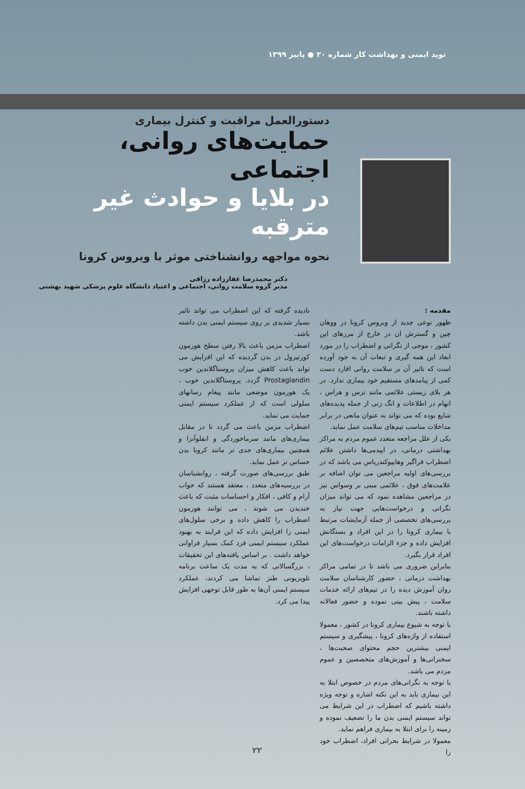نوید ایمنی و بهداشت کار شماره ۲۰ ● پاییز ۱۳۹۹
دستورالعمل مراقبت و کنترل بیماری
حمایت‌های روانی، اجتماعی
در بلایا و حوادث غیر مترقبه
نحوه مواجهه روانشناختی موثر با ویروس کرونا
دکتر محمدرضا غفارزاده رزاقی
مدیر گروه سلامت روانی، اجتماعی و اعتیاد دانشگاه علوم پزشکی شهید بهشتی
مقدمه :
ظهور نوعی جدید از ویروس کرونا در ووهان چین و گسترش ان در خارج از مرزهای این کشور ، موجی از نگرانی و اضطراب را در مورد ابعاد این همه گیری و تبعات آن به جود آورده است که تاثیر آن بر سلامت روانی افارد دست کمی از پیامدهای مستقیم خود بیماری ندارد. در هر بلای زیستی علائمی مانند ترس و هراس ، ابهام در اطلاعات و انگ زنی از جمله پدیده‌های شایع بوده که می تواند به عنوان مانعی در برابر مداخلات مناسب تیم‌های سلامت عمل نماید.
یکی از علل مراجعه متعدد عموم مردم به مراکز بهداشتی درمانی، در اپیدمی‌ها داشتن علائم اضطراب فراگیر وهایپوکندریاس می باشد که در بررسی‌های اولیه مراجعین می توان اضافه بر علامت‌های فوق ، علائمی مبنی بر وسواس نیز در مراجعین مشاهده نمود که می تواند میزان نگرانی و درخواست‌هایی جهت نیاز به بررسی‌های تخصصی از جمله آزمایشات مرتبط با بیماری کرونا را در این افراد و بستگانش افزایش داده و جزء الزامات درخواست‌های این افراد قرار بگیرد.
بنابراین ضروری می باشد تا در تمامی مراکز بهداشت درمانی ، حضور کارشناسان سلامت روان آموزش دیده را در تیم‌های ارائه خدمات سلامت ، پیش بینی نموده و حضور فعالانه داشته باشند.
با توجه به شیوع بیماری کرونا در کشور ، معمولا استفاده از واژه‌های کرونا ، پیشگیری و سیستم ایمنی بیشترین حجم محتوای صحبت‌ها ، سخنرانی‌ها و آموزش‌های متخصصین و عموم مردم می باشد.
با توجه به نگرانی‌های مردم در خصوص ابتلا به این بیماری باید به این نکته اشاره و توجه ویژه داشته باشیم که اضطراب در این شرایط می تواند سیستم ایمنی بدن ما را تضعیف نموده و زمینه را برای ابتلا به بیماری فراهم نماید.
معمولا در شرایط بحرانی افراد، اضطراب خود را
نادیده گرفته که این اضطراب می تواند تاثیر بسیار شدیدی بر روی سیستم ایمنی بدن داشته باشد.
اضطراب مزمن باعث بالا رفتن سطح هورمون کورتیزول در بدن گردیده که این افزایش می تواند باعث کاهش میزان پروستاگلاندین خوب Prostaglandin گردد. پروستاگلاندین خوب ، یک هورمون موضعی مانند پیغام رسانهای سلولی است که از عملکرد سیستم ایمنی حمایت می نماید.
اضطراب مزمن باعث می گردد تا در مقابل بیماری‌های مانند سرماخوردگی و انفلوآنزا و همچنین بیماری‌های جدی تر مانند کرونا بدن حساس تر عمل نماید.
طبق بررسی‌های صورت گرفته ، روانشناسان در بررسیه‌های متعدد ، معتقد هستند که خواب آرام و کافی ، افکار و احساسات مثبت که باعث خندیدن می شوند ، می توانند هورمون اضطراب را کاهش داده و برخی سلول‌های ایمنی را افزایش داده که این فرایند به بهبود عملکرد سیستم ایمنی فرد کمک بسیار فراوانی خواهد داشت . بر اساس یافته‌های این تحقیقات ، بزرگسالانی که به مدت یک ساعت برنامه تلویزیونی طنز تماشا می کردند، عملکرد سیستم ایمنی آن‌ها به طور قابل توجهی افزایش پیدا می کرد.
۲۲